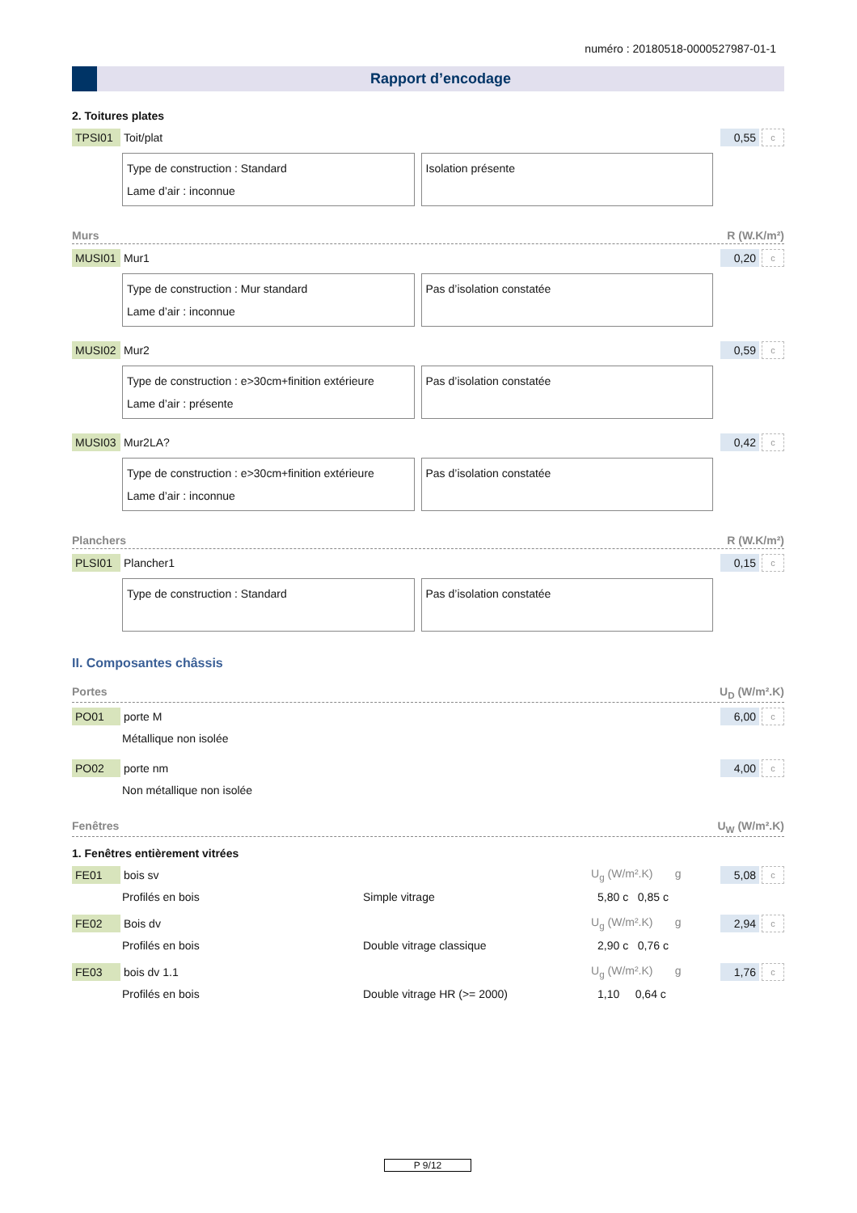numéro : 20180518-0000527987-01-1
Rapport d’encodage
2. Toitures plates
TPSI01 Toit/plat 0,55 c
Type de construction : Standard
Lame d’air : inconnue
Isolation présente
Murs R (W.K/m²)
MUSI01 Mur1 0,20 c
Type de construction : Mur standard
Lame d’air : inconnue
Pas d’isolation constatée
MUSI02 Mur2 0,59 c
Type de construction : e>30cm+finition extérieure
Lame d’air : présente
Pas d’isolation constatée
MUSI03 Mur2LA? 0,42 c
Type de construction : e>30cm+finition extérieure
Lame d’air : inconnue
Pas d’isolation constatée
Planchers R (W.K/m²)
PLSI01 Plancher1 0,15 c
Type de construction : Standard
Pas d’isolation constatée
II. Composantes châssis
Portes U<sub>D</sub> (W/m².K)
PO01 porte M 6,00 c
Métallique non isolée
PO02 porte nm 4,00 c
Non métallique non isolée
Fenêtres U<sub>W</sub> (W/m².K)
1. Fenêtres entièrement vitrées
FE01 bois sv U<sub>g</sub> (W/m².K) g 5,08 c
Profilés en bois Simple vitrage 5,80 c 0,85 c
FE02 Bois dv U<sub>g</sub> (W/m².K) g 2,94 c
Profilés en bois Double vitrage classique 2,90 c 0,76 c
FE03 bois dv 1.1 U<sub>g</sub> (W/m².K) g 1,76 c
Profilés en bois Double vitrage HR (>= 2000) 1,10 0,64 c
P 9/12